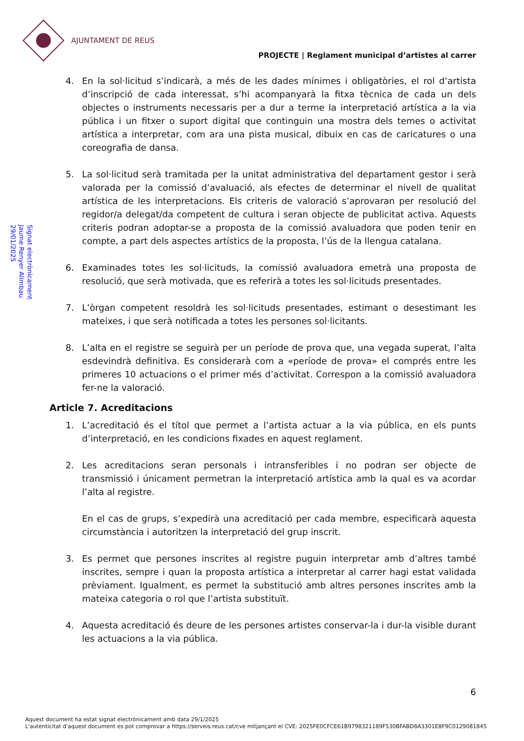AJUNTAMENT DE REUS
PROJECTE | Reglament municipal d’artistes al carrer
Signat electrònicament
Jaume Renyer Alimbau
29/01/2025
4. En la sol·licitud s’indicarà, a més de les dades mínimes i obligatòries, el rol d’artista d’inscripció de cada interessat, s’hi acompanyarà la fitxa tècnica de cada un dels objectes o instruments necessaris per a dur a terme la interpretació artística a la via pública i un fitxer o suport digital que continguin una mostra dels temes o activitat artística a interpretar, com ara una pista musical, dibuix en cas de caricatures o una coreografia de dansa.
5. La sol·licitud serà tramitada per la unitat administrativa del departament gestor i serà valorada per la comissió d’avaluació, als efectes de determinar el nivell de qualitat artística de les interpretacions. Els criteris de valoració s’aprovaran per resolució del regidor/a delegat/da competent de cultura i seran objecte de publicitat activa. Aquests criteris podran adoptar-se a proposta de la comissió avaluadora que poden tenir en compte, a part dels aspectes artístics de la proposta, l’ús de la llengua catalana.
6. Examinades totes les sol·licituds, la comissió avaluadora emetrà una proposta de resolució, que serà motivada, que es referirà a totes les sol·licituds presentades.
7. L’òrgan competent resoldrà les sol·licituds presentades, estimant o desestimant les mateixes, i que serà notificada a totes les persones sol·licitants.
8. L’alta en el registre se seguirà per un període de prova que, una vegada superat, l’alta esdevindrà definitiva. Es considerarà com a «període de prova» el comprés entre les primeres 10 actuacions o el primer més d’activitat. Correspon a la comissió avaluadora fer-ne la valoració.
Article 7. Acreditacions
1. L’acreditació és el títol que permet a l’artista actuar a la via pública, en els punts d’interpretació, en les condicions fixades en aquest reglament.
2. Les acreditacions seran personals i intransferibles i no podran ser objecte de transmissió i únicament permetran la interpretació artística amb la qual es va acordar l’alta al registre.
En el cas de grups, s’expedirà una acreditació per cada membre, especificarà aquesta circumstància i autoritzen la interpretació del grup inscrit.
3. Es permet que persones inscrites al registre puguin interpretar amb d’altres també inscrites, sempre i quan la proposta artística a interpretar al carrer hagi estat validada prèviament. Igualment, es permet la substitució amb altres persones inscrites amb la mateixa categoria o rol que l’artista substituït.
4. Aquesta acreditació és deure de les persones artistes conservar-la i dur-la visible durant les actuacions a la via pública.
6
Aquest document ha estat signat electrònicament amb data 29/1/2025
L'autenticitat d'aquest document es pot comprovar a https://serveis.reus.cat/cve mitjançant el CVE: 2025FE0CFCE61B9798321189F530BFABD8A3301E8F9C0129081845